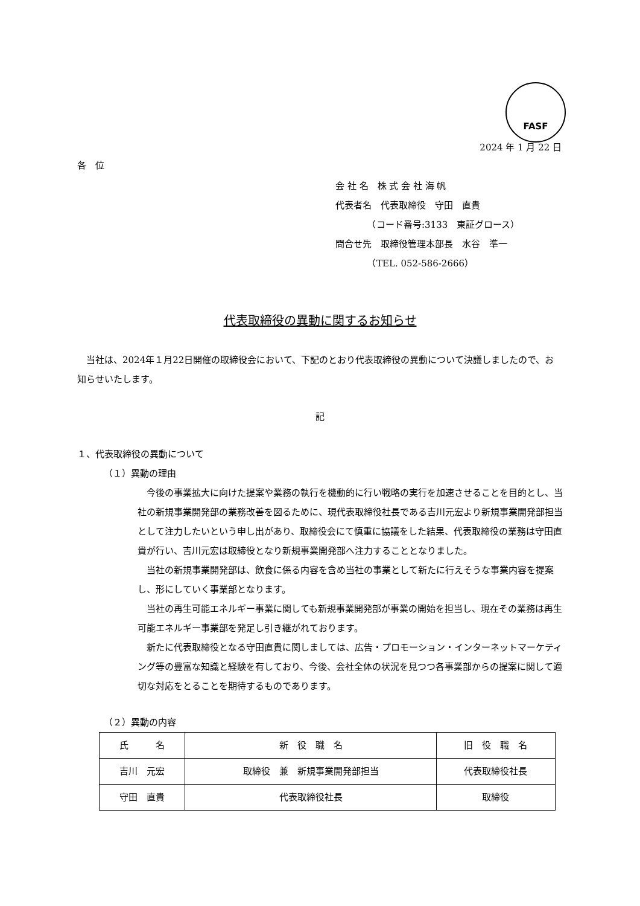FASF
2024 年 1 月 22 日
各　位
会 社 名　株 式 会 社 海 帆
代表者名　代表取締役　守田　直貴
　　　　（コード番号:3133　東証グロース）
問合せ先　取締役管理本部長　水谷　準一
　　　　（TEL. 052-586-2666）
代表取締役の異動に関するお知らせ
　当社は、2024年１月22日開催の取締役会において、下記のとおり代表取締役の異動について決議しましたので、お知らせいたします。
記
１、代表取締役の異動について
（１）異動の理由
　今後の事業拡大に向けた提案や業務の執行を機動的に行い戦略の実行を加速させることを目的とし、当社の新規事業開発部の業務改善を図るために、現代表取締役社長である吉川元宏より新規事業開発部担当として注力したいという申し出があり、取締役会にて慎重に協議をした結果、代表取締役の業務は守田直貴が行い、吉川元宏は取締役となり新規事業開発部へ注力することとなりました。
　当社の新規事業開発部は、飲食に係る内容を含め当社の事業として新たに行えそうな事業内容を提案し、形にしていく事業部となります。
　当社の再生可能エネルギー事業に関しても新規事業開発部が事業の開始を担当し、現在その業務は再生可能エネルギー事業部を発足し引き継がれております。
　新たに代表取締役となる守田直貴に関しましては、広告・プロモーション・インターネットマーケティング等の豊富な知識と経験を有しており、今後、会社全体の状況を見つつ各事業部からの提案に関して適切な対応をとることを期待するものであります。
（２）異動の内容
| 氏 名 | 新 役 職 名 | 旧 役 職 名 |
| --- | --- | --- |
| 吉川 元宏 | 取締役 兼 新規事業開発部担当 | 代表取締役社長 |
| 守田 直貴 | 代表取締役社長 | 取締役 |